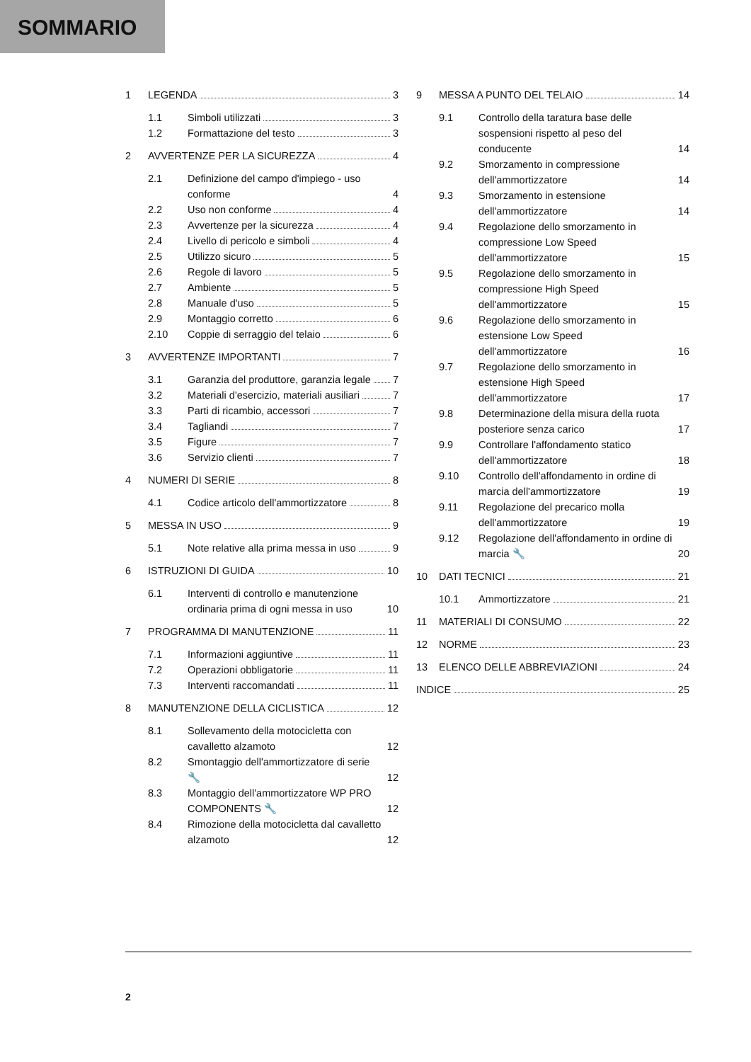SOMMARIO
1 LEGENDA 3
1.1 Simboli utilizzati 3
1.2 Formattazione del testo 3
2 AVVERTENZE PER LA SICUREZZA 4
2.1 Definizione del campo d'impiego - uso conforme 4
2.2 Uso non conforme 4
2.3 Avvertenze per la sicurezza 4
2.4 Livello di pericolo e simboli 4
2.5 Utilizzo sicuro 5
2.6 Regole di lavoro 5
2.7 Ambiente 5
2.8 Manuale d'uso 5
2.9 Montaggio corretto 6
2.10 Coppie di serraggio del telaio 6
3 AVVERTENZE IMPORTANTI 7
3.1 Garanzia del produttore, garanzia legale 7
3.2 Materiali d'esercizio, materiali ausiliari 7
3.3 Parti di ricambio, accessori 7
3.4 Tagliandi 7
3.5 Figure 7
3.6 Servizio clienti 7
4 NUMERI DI SERIE 8
4.1 Codice articolo dell'ammortizzatore 8
5 MESSA IN USO 9
5.1 Note relative alla prima messa in uso 9
6 ISTRUZIONI DI GUIDA 10
6.1 Interventi di controllo e manutenzione ordinaria prima di ogni messa in uso 10
7 PROGRAMMA DI MANUTENZIONE 11
7.1 Informazioni aggiuntive 11
7.2 Operazioni obbligatorie 11
7.3 Interventi raccomandati 11
8 MANUTENZIONE DELLA CICLISTICA 12
8.1 Sollevamento della motocicletta con cavalletto alzamoto 12
8.2 Smontaggio dell'ammortizzatore di serie 🔧 12
8.3 Montaggio dell'ammortizzatore WP PRO COMPONENTS 🔧 12
8.4 Rimozione della motocicletta dal cavalletto alzamoto 12
9 MESSA A PUNTO DEL TELAIO 14
9.1 Controllo della taratura base delle sospensioni rispetto al peso del conducente 14
9.2 Smorzamento in compressione dell'ammortizzatore 14
9.3 Smorzamento in estensione dell'ammortizzatore 14
9.4 Regolazione dello smorzamento in compressione Low Speed dell'ammortizzatore 15
9.5 Regolazione dello smorzamento in compressione High Speed dell'ammortizzatore 15
9.6 Regolazione dello smorzamento in estensione Low Speed dell'ammortizzatore 16
9.7 Regolazione dello smorzamento in estensione High Speed dell'ammortizzatore 17
9.8 Determinazione della misura della ruota posteriore senza carico 17
9.9 Controllare l'affondamento statico dell'ammortizzatore 18
9.10 Controllo dell'affondamento in ordine di marcia dell'ammortizzatore 19
9.11 Regolazione del precarico molla dell'ammortizzatore 19
9.12 Regolazione dell'affondamento in ordine di marcia 🔧 20
10 DATI TECNICI 21
10.1 Ammortizzatore 21
11 MATERIALI DI CONSUMO 22
12 NORME 23
13 ELENCO DELLE ABBREVIAZIONI 24
INDICE 25
2